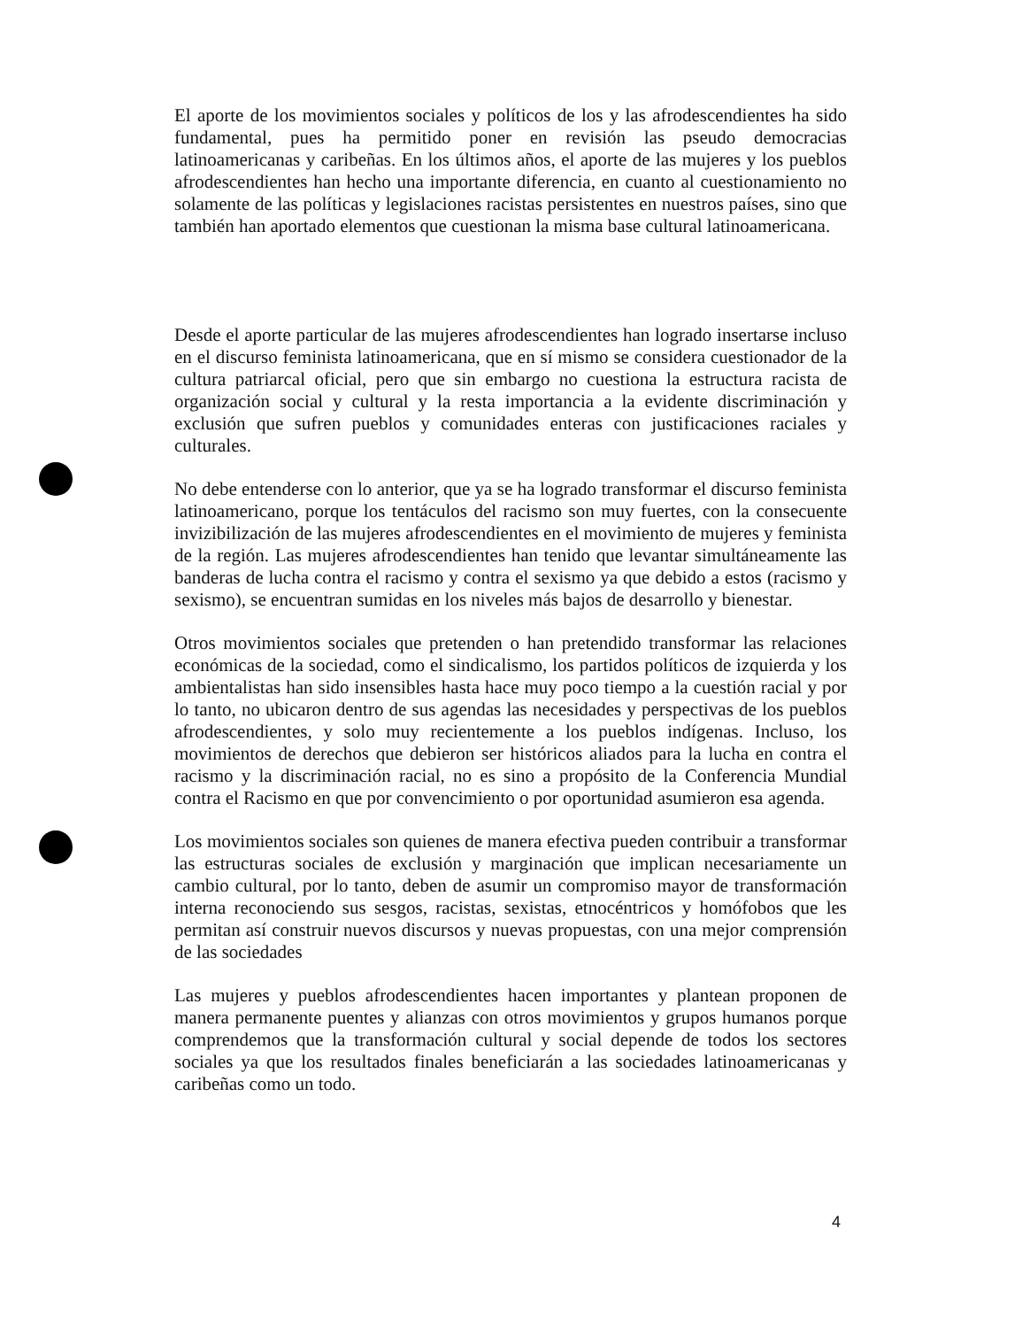El aporte de los movimientos sociales y políticos de los y las afrodescendientes ha sido fundamental, pues ha permitido poner en revisión las pseudo democracias latinoamericanas y caribeñas. En los últimos años, el aporte de las mujeres y los pueblos afrodescendientes han hecho una importante diferencia, en cuanto al cuestionamiento no solamente de las políticas y legislaciones racistas persistentes en nuestros países, sino que también han aportado elementos que cuestionan la misma base cultural latinoamericana.
Desde el aporte particular de las mujeres afrodescendientes han logrado insertarse incluso en el discurso feminista latinoamericana, que en sí mismo se considera cuestionador de la cultura patriarcal oficial, pero que sin embargo no cuestiona la estructura racista de organización social y cultural y la resta importancia a la evidente discriminación y exclusión que sufren pueblos y comunidades enteras con justificaciones raciales y culturales.
No debe entenderse con lo anterior, que ya se ha logrado transformar el discurso feminista latinoamericano, porque los tentáculos del racismo son muy fuertes, con la consecuente invizibilización de las mujeres afrodescendientes en el movimiento de mujeres y feminista de la región. Las mujeres afrodescendientes han tenido que levantar simultáneamente las banderas de lucha contra el racismo y contra el sexismo ya que debido a estos (racismo y sexismo), se encuentran sumidas en los niveles más bajos de desarrollo y bienestar.
Otros movimientos sociales que pretenden o han pretendido transformar las relaciones económicas de la sociedad, como el sindicalismo, los partidos políticos de izquierda y los ambientalistas han sido insensibles hasta hace muy poco tiempo a la cuestión racial y por lo tanto, no ubicaron dentro de sus agendas las necesidades y perspectivas de los pueblos afrodescendientes, y solo muy recientemente a los pueblos indígenas. Incluso, los movimientos de derechos que debieron ser históricos aliados para la lucha en contra el racismo y la discriminación racial, no es sino a propósito de la Conferencia Mundial contra el Racismo en que por convencimiento o por oportunidad asumieron esa agenda.
Los movimientos sociales son quienes de manera efectiva pueden contribuir a transformar las estructuras sociales de exclusión y marginación que implican necesariamente un cambio cultural, por lo tanto, deben de asumir un compromiso mayor de transformación interna reconociendo sus sesgos, racistas, sexistas, etnocéntricos y homófobos que les permitan así construir nuevos discursos y nuevas propuestas, con una mejor comprensión de las sociedades
Las mujeres y pueblos afrodescendientes hacen importantes y plantean proponen de manera permanente puentes y alianzas con otros movimientos y grupos humanos porque comprendemos que la transformación cultural y social depende de todos los sectores sociales ya que los resultados finales beneficiarán a las sociedades latinoamericanas y caribeñas como un todo.
4